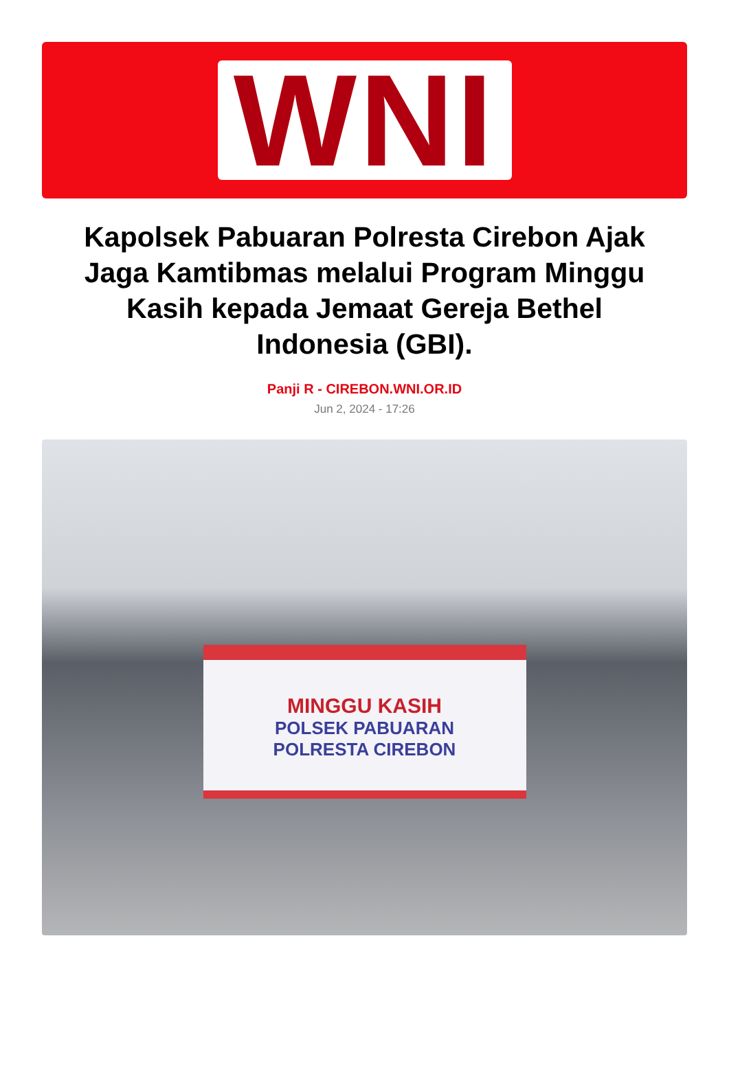WNI
Kapolsek Pabuaran Polresta Cirebon Ajak Jaga Kamtibmas melalui Program Minggu Kasih kepada Jemaat Gereja Bethel Indonesia (GBI).
Panji R - CIREBON.WNI.OR.ID
Jun 2, 2024 - 17:26
MINGGU KASIH
POLSEK PABUARAN
POLRESTA CIREBON